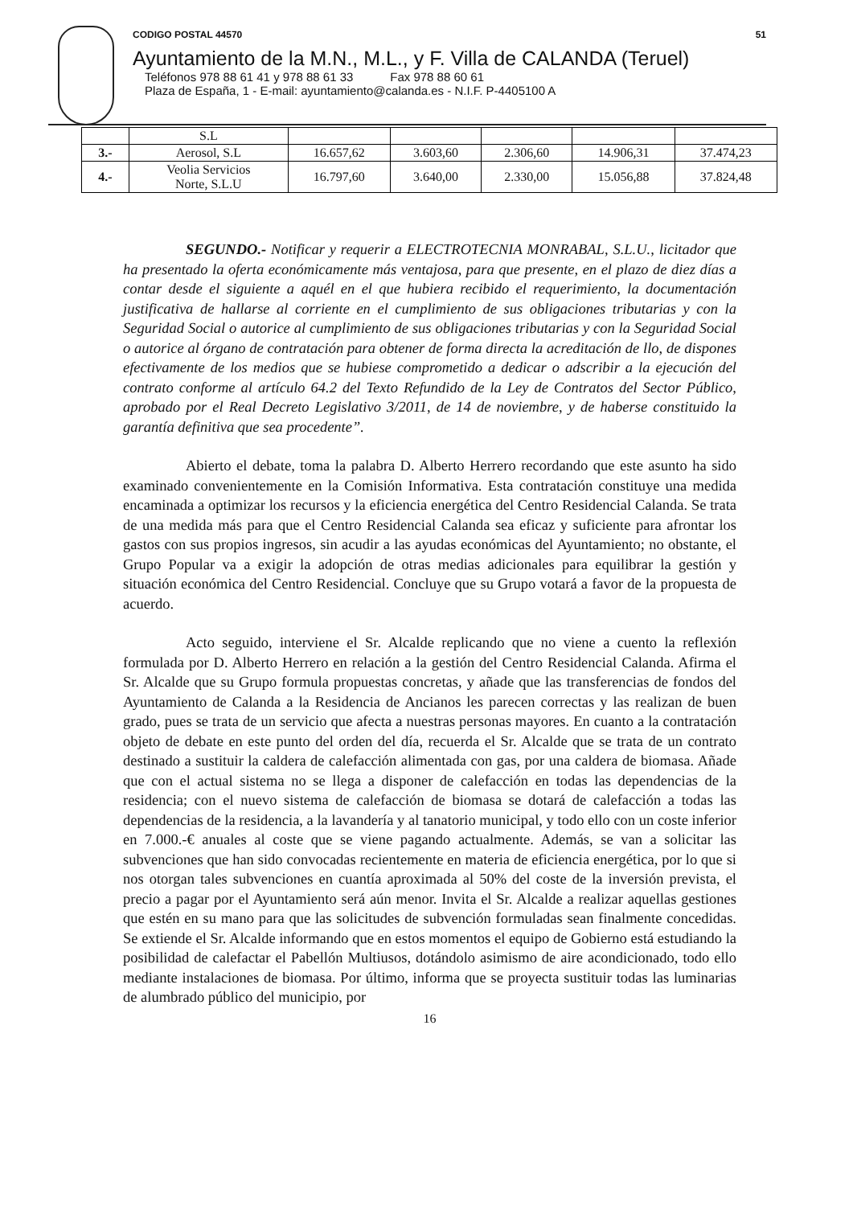CODIGO POSTAL 44570 51
Ayuntamiento de la M.N., M.L., y F. Villa de CALANDA (Teruel)
Teléfonos 978 88 61 41 y 978 88 61 33 Fax 978 88 60 61
Plaza de España, 1 - E-mail: ayuntamiento@calanda.es - N.I.F. P-4405100 A
| | S.L | | | | | |
| 3.- | Aerosol, S.L | 16.657,62 | 3.603,60 | 2.306,60 | 14.906,31 | 37.474,23 |
| 4.- | Veolia Servicios Norte, S.L.U | 16.797,60 | 3.640,00 | 2.330,00 | 15.056,88 | 37.824,48 |
SEGUNDO.- Notificar y requerir a ELECTROTECNIA MONRABAL, S.L.U., licitador que ha presentado la oferta económicamente más ventajosa, para que presente, en el plazo de diez días a contar desde el siguiente a aquél en el que hubiera recibido el requerimiento, la documentación justificativa de hallarse al corriente en el cumplimiento de sus obligaciones tributarias y con la Seguridad Social o autorice al cumplimiento de sus obligaciones tributarias y con la Seguridad Social o autorice al órgano de contratación para obtener de forma directa la acreditación de llo, de dispones efectivamente de los medios que se hubiese comprometido a dedicar o adscribir a la ejecución del contrato conforme al artículo 64.2 del Texto Refundido de la Ley de Contratos del Sector Público, aprobado por el Real Decreto Legislativo 3/2011, de 14 de noviembre, y de haberse constituido la garantía definitiva que sea procedente”.
Abierto el debate, toma la palabra D. Alberto Herrero recordando que este asunto ha sido examinado convenientemente en la Comisión Informativa. Esta contratación constituye una medida encaminada a optimizar los recursos y la eficiencia energética del Centro Residencial Calanda. Se trata de una medida más para que el Centro Residencial Calanda sea eficaz y suficiente para afrontar los gastos con sus propios ingresos, sin acudir a las ayudas económicas del Ayuntamiento; no obstante, el Grupo Popular va a exigir la adopción de otras medias adicionales para equilibrar la gestión y situación económica del Centro Residencial. Concluye que su Grupo votará a favor de la propuesta de acuerdo.
Acto seguido, interviene el Sr. Alcalde replicando que no viene a cuento la reflexión formulada por D. Alberto Herrero en relación a la gestión del Centro Residencial Calanda. Afirma el Sr. Alcalde que su Grupo formula propuestas concretas, y añade que las transferencias de fondos del Ayuntamiento de Calanda a la Residencia de Ancianos les parecen correctas y las realizan de buen grado, pues se trata de un servicio que afecta a nuestras personas mayores. En cuanto a la contratación objeto de debate en este punto del orden del día, recuerda el Sr. Alcalde que se trata de un contrato destinado a sustituir la caldera de calefacción alimentada con gas, por una caldera de biomasa. Añade que con el actual sistema no se llega a disponer de calefacción en todas las dependencias de la residencia; con el nuevo sistema de calefacción de biomasa se dotará de calefacción a todas las dependencias de la residencia, a la lavandería y al tanatorio municipal, y todo ello con un coste inferior en 7.000.-€ anuales al coste que se viene pagando actualmente. Además, se van a solicitar las subvenciones que han sido convocadas recientemente en materia de eficiencia energética, por lo que si nos otorgan tales subvenciones en cuantía aproximada al 50% del coste de la inversión prevista, el precio a pagar por el Ayuntamiento será aún menor. Invita el Sr. Alcalde a realizar aquellas gestiones que estén en su mano para que las solicitudes de subvención formuladas sean finalmente concedidas. Se extiende el Sr. Alcalde informando que en estos momentos el equipo de Gobierno está estudiando la posibilidad de calefactar el Pabellón Multiusos, dotándolo asimismo de aire acondicionado, todo ello mediante instalaciones de biomasa. Por último, informa que se proyecta sustituir todas las luminarias de alumbrado público del municipio, por
16